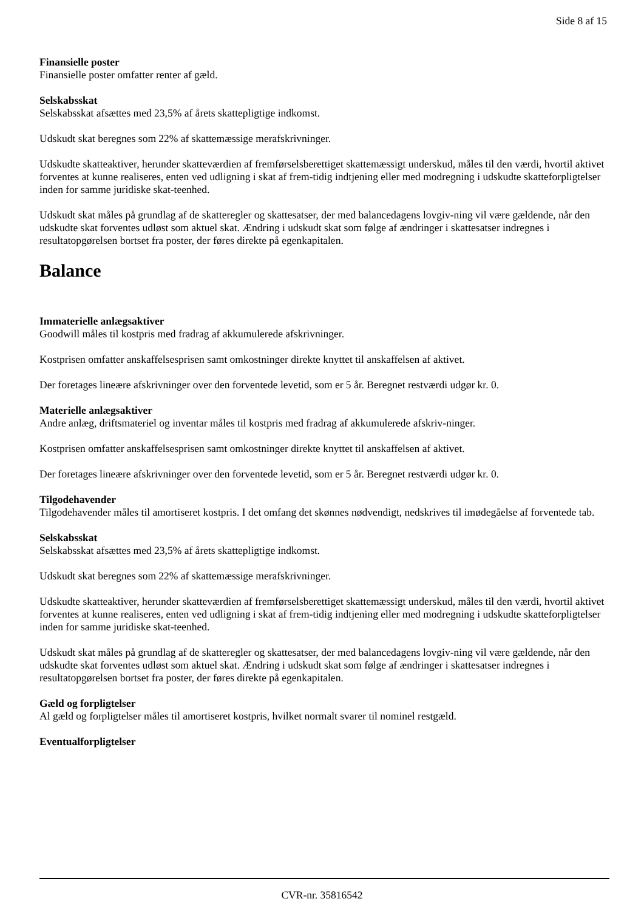Side 8 af 15
Finansielle poster
Finansielle poster omfatter renter af gæld.
Selskabsskat
Selskabsskat afsættes med 23,5% af årets skattepligtige indkomst.
Udskudt skat beregnes som 22% af skattemæssige merafskrivninger.
Udskudte skatteaktiver, herunder skatteværdien af fremførselsberettiget skattemæssigt underskud, måles til den værdi, hvortil aktivet forventes at kunne realiseres, enten ved udligning i skat af frem-tidig indtjening eller med modregning i udskudte skatteforpligtelser inden for samme juridiske skat-teenhed.
Udskudt skat måles på grundlag af de skatteregler og skattesatser, der med balancedagens lovgiv-ning vil være gældende, når den udskudte skat forventes udløst som aktuel skat. Ændring i udskudt skat som følge af ændringer i skattesatser indregnes i resultatopgørelsen bortset fra poster, der føres direkte på egenkapitalen.
Balance
Immaterielle anlægsaktiver
Goodwill måles til kostpris med fradrag af akkumulerede afskrivninger.
Kostprisen omfatter anskaffelsesprisen samt omkostninger direkte knyttet til anskaffelsen af aktivet.
Der foretages lineære afskrivninger over den forventede levetid, som er 5 år. Beregnet restværdi udgør kr. 0.
Materielle anlægsaktiver
Andre anlæg, driftsmateriel og inventar måles til kostpris med fradrag af akkumulerede afskriv-ninger.
Kostprisen omfatter anskaffelsesprisen samt omkostninger direkte knyttet til anskaffelsen af aktivet.
Der foretages lineære afskrivninger over den forventede levetid, som er 5 år. Beregnet restværdi udgør kr. 0.
Tilgodehavender
Tilgodehavender måles til amortiseret kostpris. I det omfang det skønnes nødvendigt, nedskrives til imødegåelse af forventede tab.
Selskabsskat
Selskabsskat afsættes med 23,5% af årets skattepligtige indkomst.
Udskudt skat beregnes som 22% af skattemæssige merafskrivninger.
Udskudte skatteaktiver, herunder skatteværdien af fremførselsberettiget skattemæssigt underskud, måles til den værdi, hvortil aktivet forventes at kunne realiseres, enten ved udligning i skat af frem-tidig indtjening eller med modregning i udskudte skatteforpligtelser inden for samme juridiske skat-teenhed.
Udskudt skat måles på grundlag af de skatteregler og skattesatser, der med balancedagens lovgiv-ning vil være gældende, når den udskudte skat forventes udløst som aktuel skat. Ændring i udskudt skat som følge af ændringer i skattesatser indregnes i resultatopgørelsen bortset fra poster, der føres direkte på egenkapitalen.
Gæld og forpligtelser
Al gæld og forpligtelser måles til amortiseret kostpris, hvilket normalt svarer til nominel restgæld.
Eventualforpligtelser
CVR-nr. 35816542